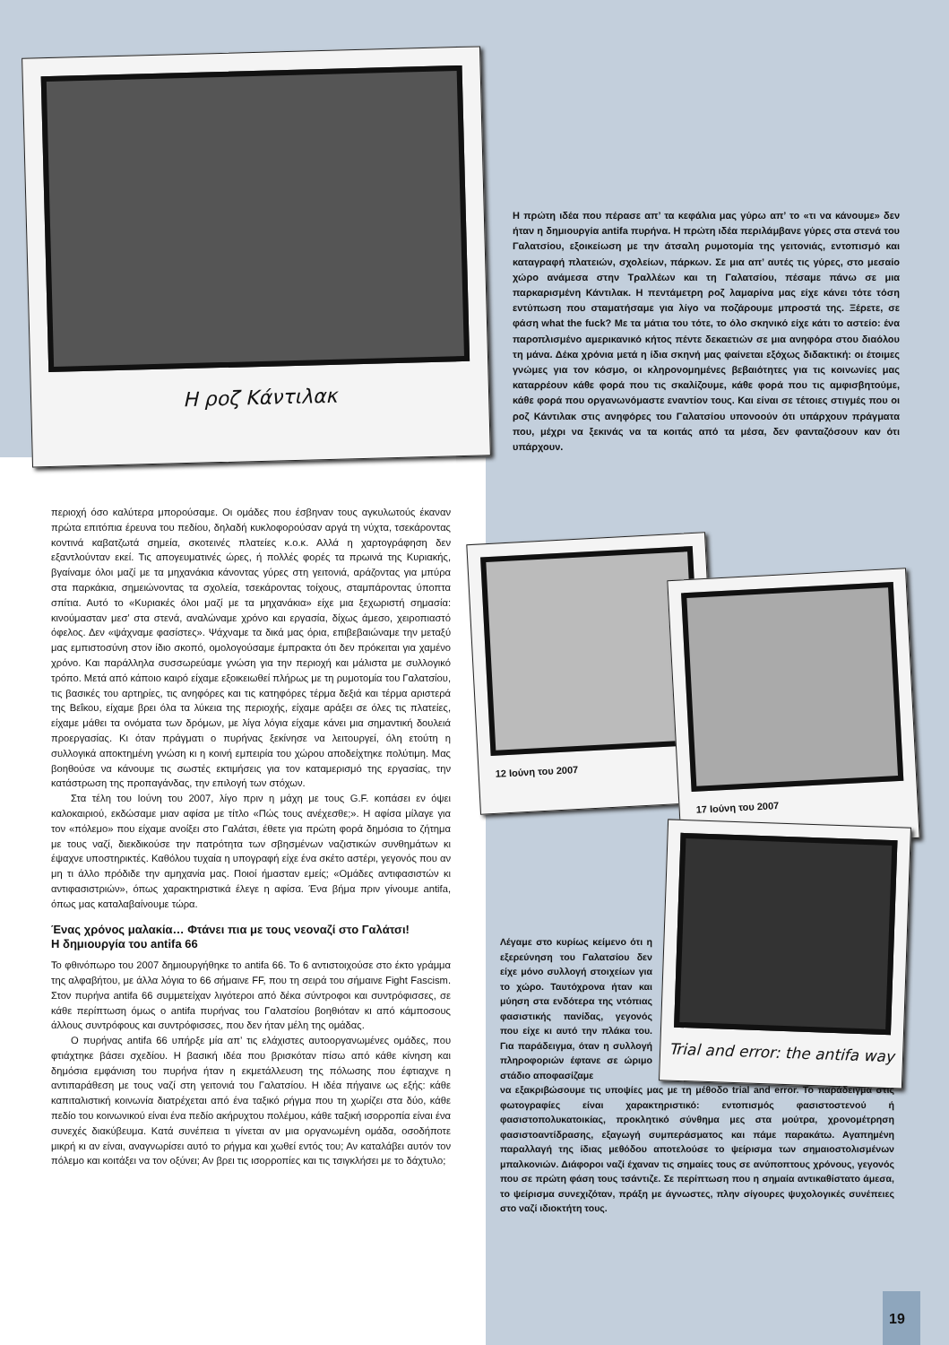Η ροζ Κάντιλακ
Η πρώτη ιδέα που πέρασε απ’ τα κεφάλια μας γύρω απ’ το «τι να κάνουμε» δεν ήταν η δημιουργία antifa πυρήνα. Η πρώτη ιδέα περιλάμβανε γύρες στα στενά του Γαλατσίου, εξοικείωση με την άτσαλη ρυμοτομία της γειτονιάς, εντοπισμό και καταγραφή πλατειών, σχολείων, πάρκων. Σε μια απ’ αυτές τις γύρες, στο μεσαίο χώρο ανάμεσα στην Τραλλέων και τη Γαλατσίου, πέσαμε πάνω σε μια παρκαρισμένη Κάντιλακ. Η πεντάμετρη ροζ λαμαρίνα μας είχε κάνει τότε τόση εντύπωση που σταματήσαμε για λίγο να ποζάρουμε μπροστά της. Ξέρετε, σε φάση what the fuck? Με τα μάτια του τότε, το όλο σκηνικό είχε κάτι το αστείο: ένα παροπλισμένο αμερικανικό κήτος πέντε δεκαετιών σε μια ανηφόρα στου διαόλου τη μάνα. Δέκα χρόνια μετά η ίδια σκηνή μας φαίνεται εξόχως διδακτική: οι έτοιμες γνώμες για τον κόσμο, οι κληρονομημένες βεβαιότητες για τις κοινωνίες μας καταρρέουν κάθε φορά που τις σκαλίζουμε, κάθε φορά που τις αμφισβητούμε, κάθε φορά που οργανωνόμαστε εναντίον τους. Και είναι σε τέτοιες στιγμές που οι ροζ Κάντιλακ στις ανηφόρες του Γαλατσίου υπονοούν ότι υπάρχουν πράγματα που, μέχρι να ξεκινάς να τα κοιτάς από τα μέσα, δεν φανταζόσουν καν ότι υπάρχουν.
περιοχή όσο καλύτερα μπορούσαμε. Οι ομάδες που έσβηναν τους αγκυλωτούς έκαναν πρώτα επιτόπια έρευνα του πεδίου, δηλαδή κυκλοφορούσαν αργά τη νύχτα, τσεκάροντας κοντινά καβατζωτά σημεία, σκοτεινές πλατείες κ.ο.κ. Αλλά η χαρτογράφηση δεν εξαντλούνταν εκεί. Τις απογευματινές ώρες, ή πολλές φορές τα πρωινά της Κυριακής, βγαίναμε όλοι μαζί με τα μηχανάκια κάνοντας γύρες στη γειτονιά, αράζοντας για μπύρα στα παρκάκια, σημειώνοντας τα σχολεία, τσεκάροντας τοίχους, σταμπάροντας ύποπτα σπίτια. Αυτό το «Κυριακές όλοι μαζί με τα μηχανάκια» είχε μια ξεχωριστή σημασία: κινούμασταν μεσ’ στα στενά, αναλώναμε χρόνο και εργασία, δίχως άμεσο, χειροπιαστό όφελος. Δεν «ψάχναμε φασίστες». Ψάχναμε τα δικά μας όρια, επιβεβαιώναμε την μεταξύ μας εμπιστοσύνη στον ίδιο σκοπό, ομολογούσαμε έμπρακτα ότι δεν πρόκειται για χαμένο χρόνο. Και παράλληλα συσσωρεύαμε γνώση για την περιοχή και μάλιστα με συλλογικό τρόπο. Μετά από κάποιο καιρό είχαμε εξοικειωθεί πλήρως με τη ρυμοτομία του Γαλατσίου, τις βασικές του αρτηρίες, τις ανηφόρες και τις κατηφόρες τέρμα δεξιά και τέρμα αριστερά της Βεΐκου, είχαμε βρει όλα τα λύκεια της περιοχής, είχαμε αράξει σε όλες τις πλατείες, είχαμε μάθει τα ονόματα των δρόμων, με λίγα λόγια είχαμε κάνει μια σημαντική δουλειά προεργασίας. Κι όταν πράγματι ο πυρήνας ξεκίνησε να λειτουργεί, όλη ετούτη η συλλογικά αποκτημένη γνώση κι η κοινή εμπειρία του χώρου αποδείχτηκε πολύτιμη. Μας βοηθούσε να κάνουμε τις σωστές εκτιμήσεις για τον καταμερισμό της εργασίας, την κατάστρωση της προπαγάνδας, την επιλογή των στόχων.
Στα τέλη του Ιούνη του 2007, λίγο πριν η μάχη με τους G.F. κοπάσει εν όψει καλοκαιριού, εκδώσαμε μιαν αφίσα με τίτλο «Πώς τους ανέχεσθε;». Η αφίσα μίλαγε για τον «πόλεμο» που είχαμε ανοίξει στο Γαλάτσι, έθετε για πρώτη φορά δημόσια το ζήτημα με τους ναζί, διεκδικούσε την πατρότητα των σβησμένων ναζιστικών συνθημάτων κι έψαχνε υποστηρικτές. Καθόλου τυχαία η υπογραφή είχε ένα σκέτο αστέρι, γεγονός που αν μη τι άλλο πρόδιδε την αμηχανία μας. Ποιοί ήμασταν εμείς; «Ομάδες αντιφασιστών κι αντιφασιστριών», όπως χαρακτηριστικά έλεγε η αφίσα. Ένα βήμα πριν γίνουμε antifa, όπως μας καταλαβαίνουμε τώρα.
Ένας χρόνος μαλακία… Φτάνει πια με τους νεοναζί στο Γαλάτσι!
Η δημιουργία του antifa 66
Το φθινόπωρο του 2007 δημιουργήθηκε το antifa 66. Το 6 αντιστοιχούσε στο έκτο γράμμα της αλφαβήτου, με άλλα λόγια το 66 σήμαινε FF, που τη σειρά του σήμαινε Fight Fascism. Στον πυρήνα antifa 66 συμμετείχαν λιγότεροι από δέκα σύντροφοι και συντρόφισσες, σε κάθε περίπτωση όμως ο antifa πυρήνας του Γαλατσίου βοηθιόταν κι από κάμποσους άλλους συντρόφους και συντρόφισσες, που δεν ήταν μέλη της ομάδας.
Ο πυρήνας antifa 66 υπήρξε μία απ’ τις ελάχιστες αυτοοργανωμένες ομάδες, που φτιάχτηκε βάσει σχεδίου. Η βασική ιδέα που βρισκόταν πίσω από κάθε κίνηση και δημόσια εμφάνιση του πυρήνα ήταν η εκμετάλλευση της πόλωσης που έφτιαχνε η αντιπαράθεση με τους ναζί στη γειτονιά του Γαλατσίου. Η ιδέα πήγαινε ως εξής: κάθε καπιταλιστική κοινωνία διατρέχεται από ένα ταξικό ρήγμα που τη χωρίζει στα δύο, κάθε πεδίο του κοινωνικού είναι ένα πεδίο ακήρυχτου πολέμου, κάθε ταξική ισορροπία είναι ένα συνεχές διακύβευμα. Κατά συνέπεια τι γίνεται αν μια οργανωμένη ομάδα, οσοδήποτε μικρή κι αν είναι, αναγνωρίσει αυτό το ρήγμα και χωθεί εντός του; Αν καταλάβει αυτόν τον πόλεμο και κοιτάξει να τον οξύνει; Αν βρει τις ισορροπίες και τις τσιγκλήσει με το δάχτυλο;
12 Ιούνη του 2007
17 Ιούνη του 2007
Trial and error: the antifa way
Λέγαμε στο κυρίως κείμενο ότι η εξερεύνηση του Γαλατσίου δεν είχε μόνο συλλογή στοιχείων για το χώρο. Ταυτόχρονα ήταν και μύηση στα ενδότερα της ντόπιας φασιστικής πανίδας, γεγονός που είχε κι αυτό την πλάκα του. Για παράδειγμα, όταν η συλλογή πληροφοριών έφτανε σε ώριμο στάδιο αποφασίζαμε
να εξακριβώσουμε τις υποψίες μας με τη μέθοδο trial and error. Το παράδειγμα στις φωτογραφίες είναι χαρακτηριστικό: εντοπισμός φασιστοστενού ή φασιστοπολυκατοικίας, προκλητικό σύνθημα μες στα μούτρα, χρονομέτρηση φασιστοαντίδρασης, εξαγωγή συμπεράσματος και πάμε παρακάτω. Αγαπημένη παραλλαγή της ίδιας μεθόδου αποτελούσε το ψείρισμα των σημαιοστολισμένων μπαλκονιών. Διάφοροι ναζί έχαναν τις σημαίες τους σε ανύποπτους χρόνους, γεγονός που σε πρώτη φάση τους τσάντιζε. Σε περίπτωση που η σημαία αντικαθίστατο άμεσα, το ψείρισμα συνεχιζόταν, πράξη με άγνωστες, πλην σίγουρες ψυχολογικές συνέπειες στο ναζί ιδιοκτήτη τους.
19